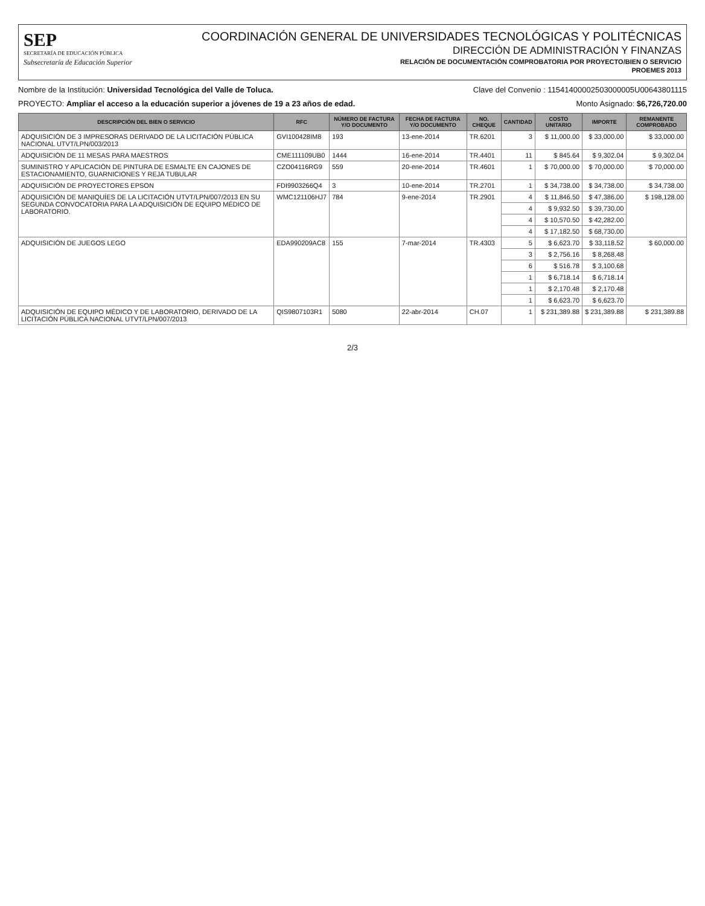SEP
SECRETARÍA DE EDUCACIÓN PÚBLICA
Subsecretaría de Educación Superior
COORDINACIÓN GENERAL DE UNIVERSIDADES TECNOLÓGICAS Y POLITÉCNICAS
DIRECCIÓN DE ADMINISTRACIÓN Y FINANZAS
RELACIÓN DE DOCUMENTACIÓN COMPROBATORIA POR PROYECTO/BIEN O SERVICIO
PROEMES 2013
Nombre de la Institución: Universidad Tecnológica del Valle de Toluca. Clave del Convenio : 11541400002503000005U00643801115
PROYECTO: Ampliar el acceso a la educación superior a jóvenes de 19 a 23 años de edad. Monto Asignado: $6,726,720.00
| DESCRIPCIÓN DEL BIEN O SERVICIO | RFC | NÚMERO DE FACTURA Y/O DOCUMENTO | FECHA DE FACTURA Y/O DOCUMENTO | NO. CHEQUE | CANTIDAD | COSTO UNITARIO | IMPORTE | REMANENTE COMPROBADO |
| --- | --- | --- | --- | --- | --- | --- | --- | --- |
| ADQUISICIÓN DE 3 IMPRESORAS DERIVADO DE LA LICITACIÓN PÚBLICA NACIONAL UTVT/LPN/003/2013 | GVI100428IM8 | 193 | 13-ene-2014 | TR.6201 | 3 | $ 11,000.00 | $ 33,000.00 | $ 33,000.00 |
| ADQUISICIÓN DE 11 MESAS PARA MAESTROS | CME111109UB0 | 1444 | 16-ene-2014 | TR.4401 | 11 | $ 845.64 | $ 9,302.04 | $ 9,302.04 |
| SUMINISTRO Y APLICACIÓN DE PINTURA DE ESMALTE EN CAJONES DE ESTACIONAMIENTO, GUARNICIONES Y REJA TUBULAR | CZO04116RG9 | 559 | 20-ene-2014 | TR.4601 | 1 | $ 70,000.00 | $ 70,000.00 | $ 70,000.00 |
| ADQUISICIÓN DE PROYECTORES EPSON | FDI9903266Q4 | 3 | 10-ene-2014 | TR.2701 | 1 | $ 34,738.00 | $ 34,738.00 | $ 34,738.00 |
| ADQUISICIÓN DE MANIQUÍES DE LA LICITACIÓN UTVT/LPN/007/2013 EN SU SEGUNDA CONVOCATORIA PARA LA ADQUISICIÓN DE EQUIPO MÉDICO DE LABORATORIO. | WMC121106HJ7 | 784 | 9-ene-2014 | TR.2901 | 4 | $ 11,846.50 | $ 47,386.00 | $ 198,128.00 |
| | | | | | 4 | $ 9,932.50 | $ 39,730.00 | |
| | | | | | 4 | $ 10,570.50 | $ 42,282.00 | |
| | | | | | 4 | $ 17,182.50 | $ 68,730.00 | |
| ADQUISICIÓN DE JUEGOS LEGO | EDA990209AC8 | 155 | 7-mar-2014 | TR.4303 | 5 | $ 6,623.70 | $ 33,118.52 | $ 60,000.00 |
| | | | | | 3 | $ 2,756.16 | $ 8,268.48 | |
| | | | | | 6 | $ 516.78 | $ 3,100.68 | |
| | | | | | 1 | $ 6,718.14 | $ 6,718.14 | |
| | | | | | 1 | $ 2,170.48 | $ 2,170.48 | |
| | | | | | 1 | $ 6,623.70 | $ 6,623.70 | |
| ADQUISICIÓN DE EQUIPO MÉDICO Y DE LABORATORIO, DERIVADO DE LA LICITACIÓN PÚBLICA NACIONAL UTVT/LPN/007/2013 | QIS9807103R1 | 5080 | 22-abr-2014 | CH.07 | 1 | $ 231,389.88 | $ 231,389.88 | $ 231,389.88 |
2/3